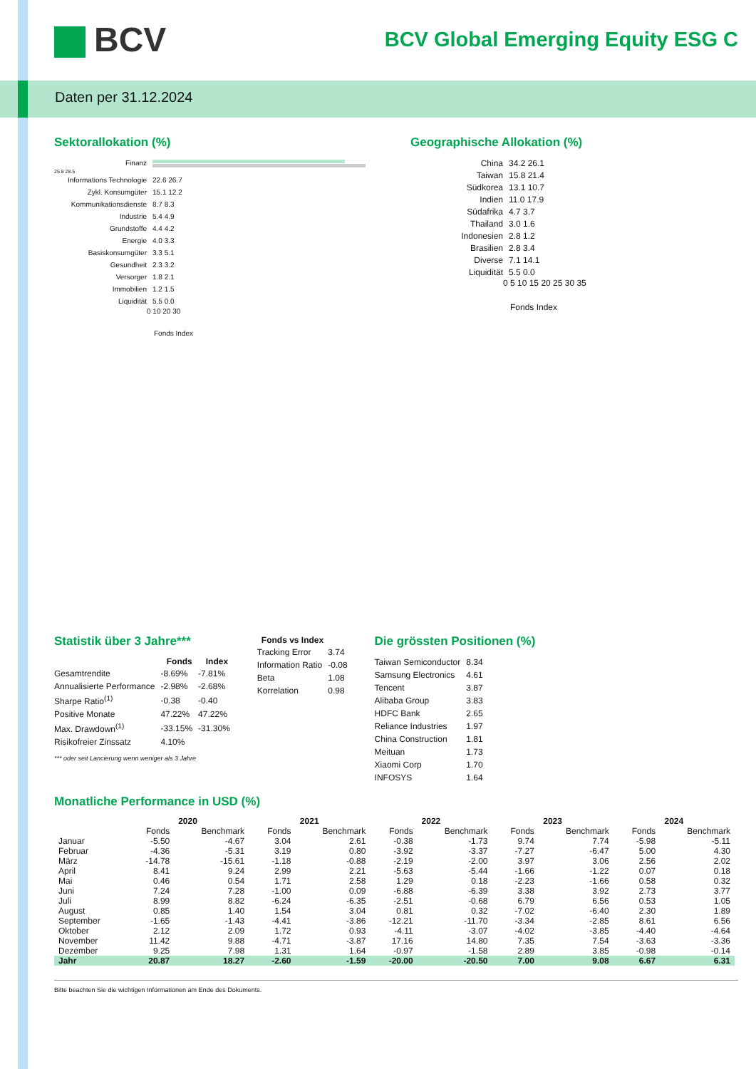Daten per 31.12.2024
BCV
BCV Global Emerging Equity ESG C
Sektorallokation (%)
Finanz
25.8 28.5
Informations Technologie
22.6 26.7
Zykl. Konsumgüter 15.1 12.2
Kommunikationsdienste 8.7 8.3
Industrie 5.4 4.9
Grundstoffe 4.4 4.2
Energie 4.0 3.3
Basiskonsumgüter 3.3 5.1
Gesundheit 2.3 3.2
Versorger 1.8 2.1
Immobilien 1.2 1.5
Liquidität 5.5 0.0
0 10 20 30
Fonds Index
Geographische Allokation (%)
China 34.2 26.1
Taiwan 15.8 21.4
Südkorea 13.1 10.7
Indien 11.0 17.9
Südafrika 4.7 3.7
Thailand 3.0 1.6
Indonesien 2.8 1.2
Brasilien 2.8 3.4
Diverse 7.1 14.1
Liquidität 5.5 0.0
0 5 10 15 20 25 30 35
Fonds Index
Statistik über 3 Jahre***
| | Fonds | Index |
| --- | --- | --- |
| Gesamtrendite | -8.69% | -7.81% |
| Annualisierte Performance | -2.98% | -2.68% |
| Sharpe Ratio<sup>(1)</sup> | -0.38 | -0.40 |
| Positive Monate | 47.22% | 47.22% |
| Max. Drawdown<sup>(1)</sup> | -33.15% | -31.30% |
| Risikofreier Zinssatz | 4.10% | |
*** oder seit Lancierung wenn weniger als 3 Jahre
| Fonds vs Index | |
| --- | --- |
| Tracking Error | 3.74 |
| Information Ratio | -0.08 |
| Beta | 1.08 |
| Korrelation | 0.98 |
Die grössten Positionen (%)
| Taiwan Semiconductor | 8.34 |
| Samsung Electronics | 4.61 |
| Tencent | 3.87 |
| Alibaba Group | 3.83 |
| HDFC Bank | 2.65 |
| Reliance Industries | 1.97 |
| China Construction | 1.81 |
| Meituan | 1.73 |
| Xiaomi Corp | 1.70 |
| INFOSYS | 1.64 |
Monatliche Performance in USD (%)
| | 2020 | | 2021 | | 2022 | | 2023 | | 2024 | |
| --- | --- | --- | --- | --- | --- | --- | --- | --- | --- | --- |
| | Fonds | Benchmark | Fonds | Benchmark | Fonds | Benchmark | Fonds | Benchmark | Fonds | Benchmark |
| Januar | -5.50 | -4.67 | 3.04 | 2.61 | -0.38 | -1.73 | 9.74 | 7.74 | -5.98 | -5.11 |
| Februar | -4.36 | -5.31 | 3.19 | 0.80 | -3.92 | -3.37 | -7.27 | -6.47 | 5.00 | 4.30 |
| März | -14.78 | -15.61 | -1.18 | -0.88 | -2.19 | -2.00 | 3.97 | 3.06 | 2.56 | 2.02 |
| April | 8.41 | 9.24 | 2.99 | 2.21 | -5.63 | -5.44 | -1.66 | -1.22 | 0.07 | 0.18 |
| Mai | 0.46 | 0.54 | 1.71 | 2.58 | 1.29 | 0.18 | -2.23 | -1.66 | 0.58 | 0.32 |
| Juni | 7.24 | 7.28 | -1.00 | 0.09 | -6.88 | -6.39 | 3.38 | 3.92 | 2.73 | 3.77 |
| Juli | 8.99 | 8.82 | -6.24 | -6.35 | -2.51 | -0.68 | 6.79 | 6.56 | 0.53 | 1.05 |
| August | 0.85 | 1.40 | 1.54 | 3.04 | 0.81 | 0.32 | -7.02 | -6.40 | 2.30 | 1.89 |
| September | -1.65 | -1.43 | -4.41 | -3.86 | -12.21 | -11.70 | -3.34 | -2.85 | 8.61 | 6.56 |
| Oktober | 2.12 | 2.09 | 1.72 | 0.93 | -4.11 | -3.07 | -4.02 | -3.85 | -4.40 | -4.64 |
| November | 11.42 | 9.88 | -4.71 | -3.87 | 17.16 | 14.80 | 7.35 | 7.54 | -3.63 | -3.36 |
| Dezember | 9.25 | 7.98 | 1.31 | 1.64 | -0.97 | -1.58 | 2.89 | 3.85 | -0.98 | -0.14 |
| Jahr | 20.87 | 18.27 | -2.60 | -1.59 | -20.00 | -20.50 | 7.00 | 9.08 | 6.67 | 6.31 |
Bitte beachten Sie die wichtigen Informationen am Ende des Dokuments.